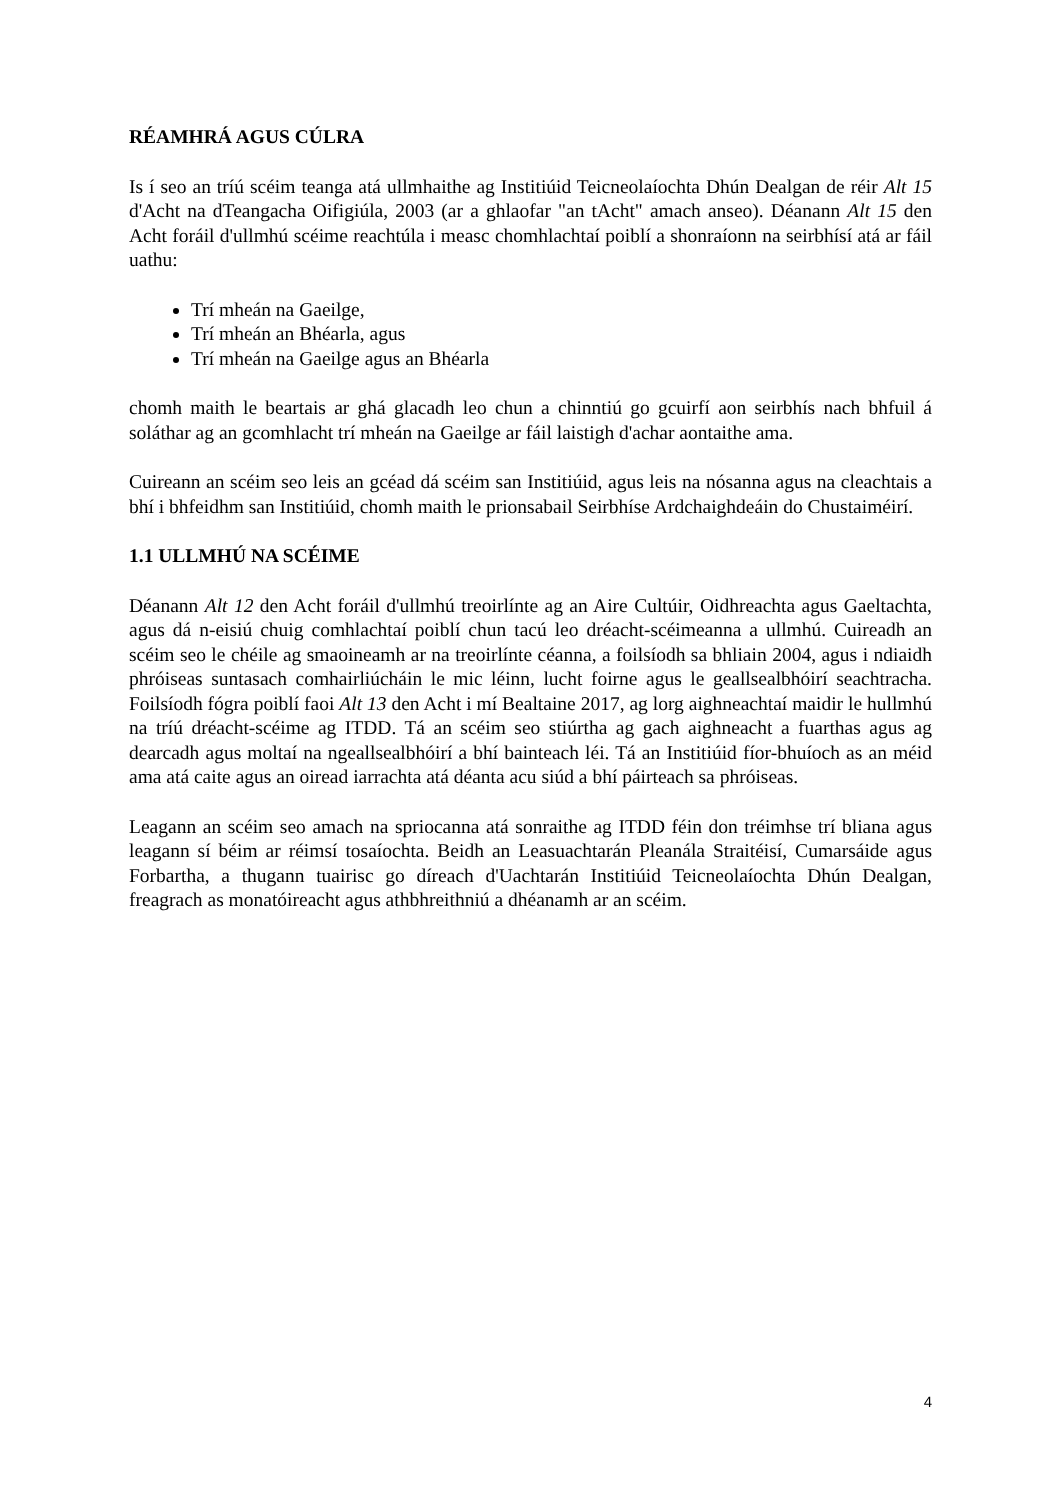RÉAMHRÁ AGUS CÚLRA
Is í seo an tríú scéim teanga atá ullmhaithe ag Institiúid Teicneolaíochta Dhún Dealgan de réir Alt 15 d'Acht na dTeangacha Oifigiúla, 2003 (ar a ghlaofar "an tAcht" amach anseo). Déanann Alt 15 den Acht foráil d'ullmhú scéime reachtúla i measc chomhlachtaí poiblí a shonraíonn na seirbhísí atá ar fáil uathu:
Trí mheán na Gaeilge,
Trí mheán an Bhéarla, agus
Trí mheán na Gaeilge agus an Bhéarla
chomh maith le beartais ar ghá glacadh leo chun a chinntiú go gcuirfí aon seirbhís nach bhfuil á soláthar ag an gcomhlacht trí mheán na Gaeilge ar fáil laistigh d'achar aontaithe ama.
Cuireann an scéim seo leis an gcéad dá scéim san Institiúid, agus leis na nósanna agus na cleachtais a bhí i bhfeidhm san Institiúid, chomh maith le prionsabail Seirbhíse Ardchaighdeáin do Chustaiméirí.
1.1 ULLMHÚ NA SCÉIME
Déanann Alt 12 den Acht foráil d'ullmhú treoirlínte ag an Aire Cultúir, Oidhreachta agus Gaeltachta, agus dá n-eisiú chuig comhlachtaí poiblí chun tacú leo dréacht-scéimeanna a ullmhú. Cuireadh an scéim seo le chéile ag smaoineamh ar na treoirlínte céanna, a foilsíodh sa bhliain 2004, agus i ndiaidh phróiseas suntasach comhairliúcháin le mic léinn, lucht foirne agus le geallsealbhóirí seachtracha. Foilsíodh fógra poiblí faoi Alt 13 den Acht i mí Bealtaine 2017, ag lorg aighneachtaí maidir le hullmhú na tríú dréacht-scéime ag ITDD. Tá an scéim seo stiúrtha ag gach aighneacht a fuarthas agus ag dearcadh agus moltaí na ngeallsealbhóirí a bhí bainteach léi. Tá an Institiúid fíor-bhuíoch as an méid ama atá caite agus an oiread iarrachta atá déanta acu siúd a bhí páirteach sa phróiseas.
Leagann an scéim seo amach na spriocanna atá sonraithe ag ITDD féin don tréimhse trí bliana agus leagann sí béim ar réimsí tosaíochta. Beidh an Leasuachtarán Pleanála Straitéisí, Cumarsáide agus Forbartha, a thugann tuairisc go díreach d'Uachtarán Institiúid Teicneolaíochta Dhún Dealgan, freagrach as monatóireacht agus athbhreithniú a dhéanamh ar an scéim.
4